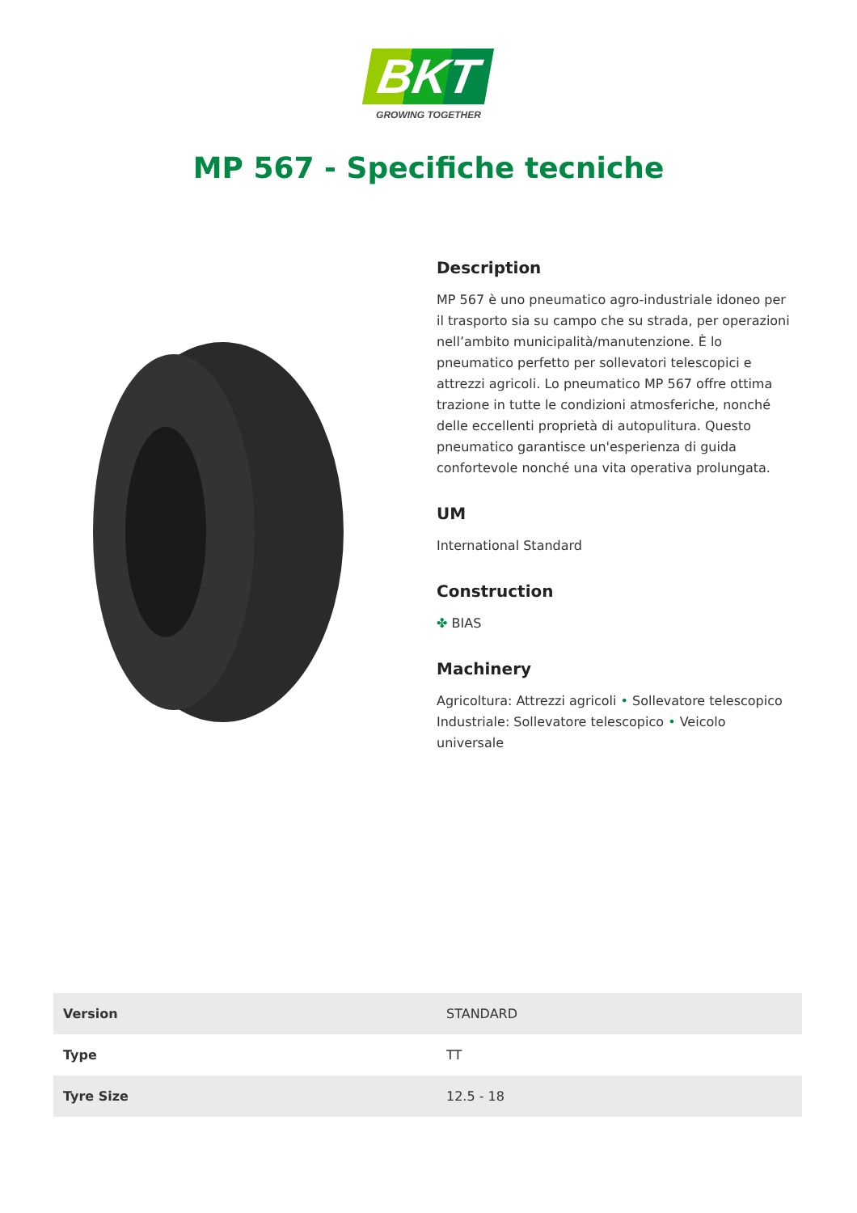BKT
GROWING TOGETHER
MP 567 - Specifiche tecniche
Description
MP 567 è uno pneumatico agro-industriale idoneo per il trasporto sia su campo che su strada, per operazioni nell’ambito municipalità/manutenzione. È lo pneumatico perfetto per sollevatori telescopici e attrezzi agricoli. Lo pneumatico MP 567 offre ottima trazione in tutte le condizioni atmosferiche, nonché delle eccellenti proprietà di autopulitura. Questo pneumatico garantisce un'esperienza di guida confortevole nonché una vita operativa prolungata.
UM
International Standard
Construction
✤ BIAS
Machinery
Agricoltura: Attrezzi agricoli • Sollevatore telescopico
Industriale: Sollevatore telescopico • Veicolo universale
| Version | STANDARD |
| Type | TT |
| Tyre Size | 12.5 - 18 |